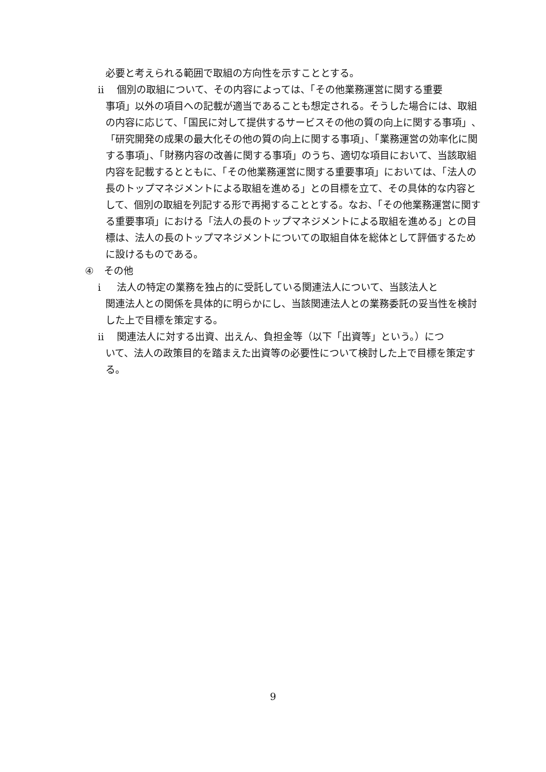必要と考えられる範囲で取組の方向性を示すこととする。
ⅱ 個別の取組について、その内容によっては、「その他業務運営に関する重要
事項」以外の項目への記載が適当であることも想定される。そうした場合には、取組の内容に応じて、「国民に対して提供するサービスその他の質の向上に関する事項」、「研究開発の成果の最大化その他の質の向上に関する事項」、「業務運営の効率化に関する事項」、「財務内容の改善に関する事項」のうち、適切な項目において、当該取組内容を記載するとともに、「その他業務運営に関する重要事項」においては、「法人の長のトップマネジメントによる取組を進める」との目標を立て、その具体的な内容として、個別の取組を列記する形で再掲することとする。なお、「その他業務運営に関する重要事項」における「法人の長のトップマネジメントによる取組を進める」との目標は、法人の長のトップマネジメントについての取組自体を総体として評価するために設けるものである。
④ その他
ⅰ 法人の特定の業務を独占的に受託している関連法人について、当該法人と
関連法人との関係を具体的に明らかにし、当該関連法人との業務委託の妥当性を検討した上で目標を策定する。
ⅱ 関連法人に対する出資、出えん、負担金等（以下「出資等」という。）につ
いて、法人の政策目的を踏まえた出資等の必要性について検討した上で目標を策定する。
9